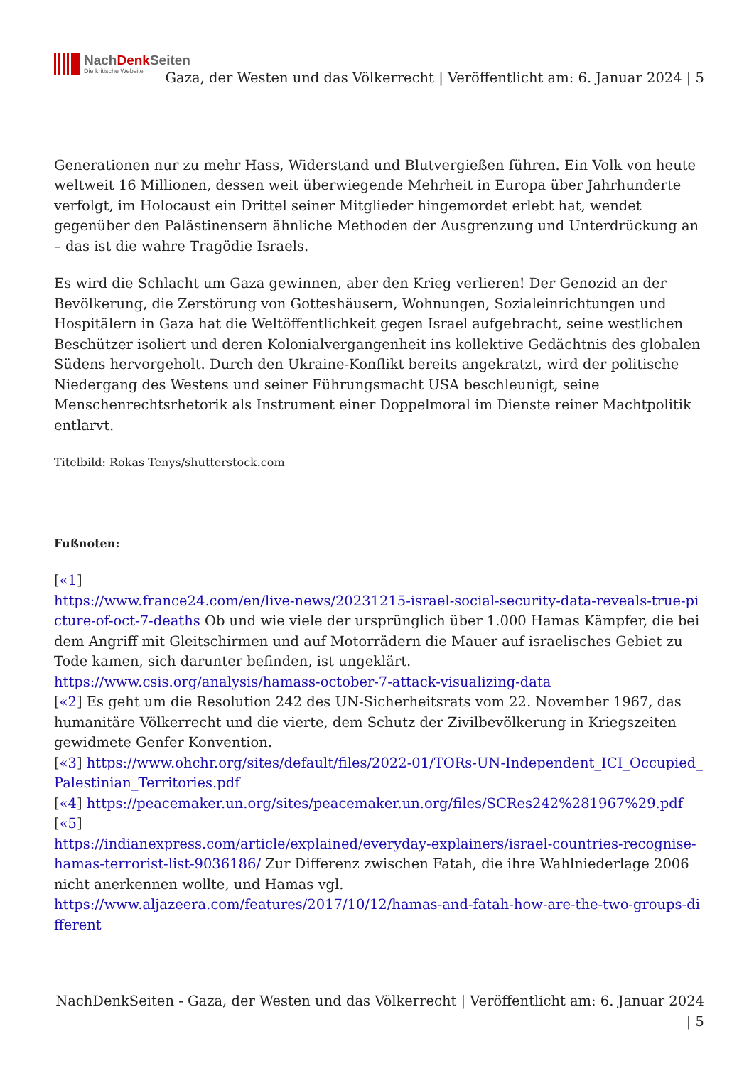NachDenk Seiten
Die kritische Website
Gaza, der Westen und das Völkerrecht | Veröffentlicht am: 6. Januar 2024 | 5
Generationen nur zu mehr Hass, Widerstand und Blutvergießen führen. Ein Volk von heute weltweit 16 Millionen, dessen weit überwiegende Mehrheit in Europa über Jahrhunderte verfolgt, im Holocaust ein Drittel seiner Mitglieder hingemordet erlebt hat, wendet gegenüber den Palästinensern ähnliche Methoden der Ausgrenzung und Unterdrückung an – das ist die wahre Tragödie Israels.
Es wird die Schlacht um Gaza gewinnen, aber den Krieg verlieren! Der Genozid an der Bevölkerung, die Zerstörung von Gotteshäusern, Wohnungen, Sozialeinrichtungen und Hospitälern in Gaza hat die Weltöffentlichkeit gegen Israel aufgebracht, seine westlichen Beschützer isoliert und deren Kolonialvergangenheit ins kollektive Gedächtnis des globalen Südens hervorgeholt. Durch den Ukraine-Konflikt bereits angekratzt, wird der politische Niedergang des Westens und seiner Führungsmacht USA beschleunigt, seine Menschenrechtsrhetorik als Instrument einer Doppelmoral im Dienste reiner Machtpolitik entlarvt.
Titelbild: Rokas Tenys/shutterstock.com
Fußnoten:
[«1]
https://www.france24.com/en/live-news/20231215-israel-social-security-data-reveals-true-picture-of-oct-7-deaths Ob und wie viele der ursprünglich über 1.000 Hamas Kämpfer, die bei dem Angriff mit Gleitschirmen und auf Motorrädern die Mauer auf israelisches Gebiet zu Tode kamen, sich darunter befinden, ist ungeklärt.
https://www.csis.org/analysis/hamass-october-7-attack-visualizing-data
[«2] Es geht um die Resolution 242 des UN-Sicherheitsrats vom 22. November 1967, das humanitäre Völkerrecht und die vierte, dem Schutz der Zivilbevölkerung in Kriegszeiten gewidmete Genfer Konvention.
[«3] https://www.ohchr.org/sites/default/files/2022-01/TORs-UN-Independent_ICI_Occupied_Palestinian_Territories.pdf
[«4] https://peacemaker.un.org/sites/peacemaker.un.org/files/SCRes242%281967%29.pdf
[«5]
https://indianexpress.com/article/explained/everyday-explainers/israel-countries-recognise-hamas-terrorist-list-9036186/ Zur Differenz zwischen Fatah, die ihre Wahlniederlage 2006 nicht anerkennen wollte, und Hamas vgl.
https://www.aljazeera.com/features/2017/10/12/hamas-and-fatah-how-are-the-two-groups-different
NachDenkSeiten - Gaza, der Westen und das Völkerrecht | Veröffentlicht am: 6. Januar 2024 | 5